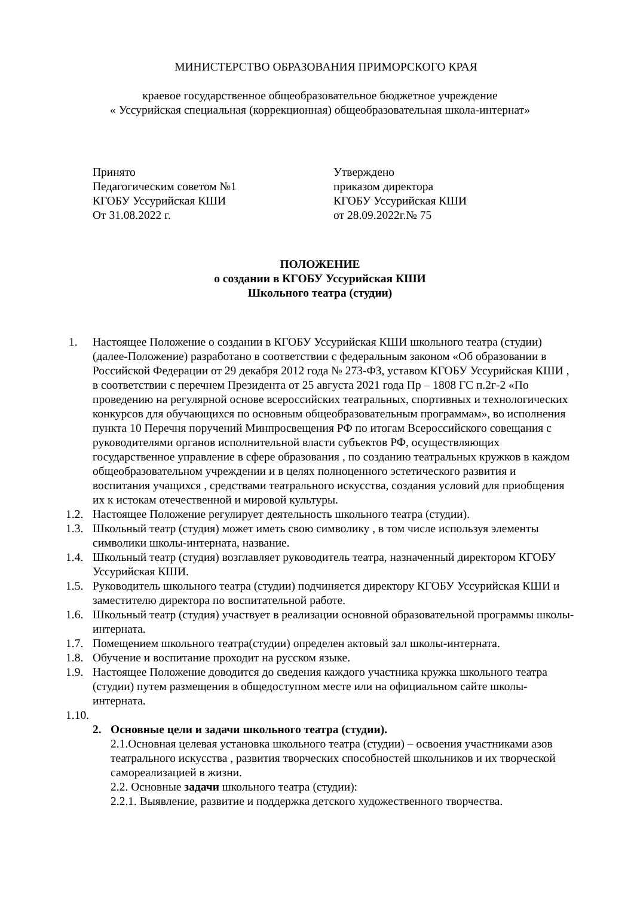МИНИСТЕРСТВО ОБРАЗОВАНИЯ ПРИМОРСКОГО КРАЯ
краевое государственное общеобразовательное бюджетное учреждение
« Уссурийская специальная (коррекционная) общеобразовательная школа-интернат»
Принято
Педагогическим советом №1
КГОБУ Уссурийская КШИ
От 31.08.2022 г.
Утверждено
приказом директора
КГОБУ Уссурийская КШИ
от 28.09.2022г.№ 75
ПОЛОЖЕНИЕ
о создании в КГОБУ Уссурийская КШИ
Школьного театра (студии)
1. Настоящее Положение о создании в КГОБУ Уссурийская КШИ школьного театра (студии) (далее-Положение) разработано в соответствии с федеральным законом «Об образовании в Российской Федерации от 29 декабря 2012 года № 273-ФЗ, уставом КГОБУ Уссурийская КШИ , в соответствии с перечнем Президента от 25 августа 2021 года Пр – 1808 ГС п.2г-2 «По проведению на регулярной основе всероссийских театральных, спортивных и технологических конкурсов для обучающихся по основным общеобразовательным программам», во исполнения пункта 10 Перечня поручений Минпросвещения РФ по итогам Всероссийского совещания с руководителями органов исполнительной власти субъектов РФ, осуществляющих государственное управление в сфере образования , по созданию театральных кружков в каждом общеобразовательном учреждении и в целях полноценного эстетического развития и воспитания учащихся , средствами театрального искусства, создания условий для приобщения их к истокам отечественной и мировой культуры.
1.2. Настоящее Положение регулирует деятельность школьного театра (студии).
1.3. Школьный театр (студия) может иметь свою символику , в том числе используя элементы символики школы-интерната, название.
1.4. Школьный театр (студия) возглавляет руководитель театра, назначенный директором КГОБУ Уссурийская КШИ.
1.5. Руководитель школьного театра (студии) подчиняется директору КГОБУ Уссурийская КШИ и заместителю директора по воспитательной работе.
1.6. Школьный театр (студия) участвует в реализации основной образовательной программы школы-интерната.
1.7. Помещением школьного театра(студии) определен актовый зал школы-интерната.
1.8. Обучение и воспитание проходит на русском языке.
1.9. Настоящее Положение доводится до сведения каждого участника кружка школьного театра (студии) путем размещения в общедоступном месте или на официальном сайте школы-интерната.
1.10.
2. Основные цели и задачи школьного театра (студии).
2.1.Основная целевая установка школьного театра (студии) – освоения участниками азов театрального искусства , развития творческих способностей школьников и их творческой самореализацией в жизни.
2.2. Основные задачи школьного театра (студии):
2.2.1. Выявление, развитие и поддержка детского художественного творчества.